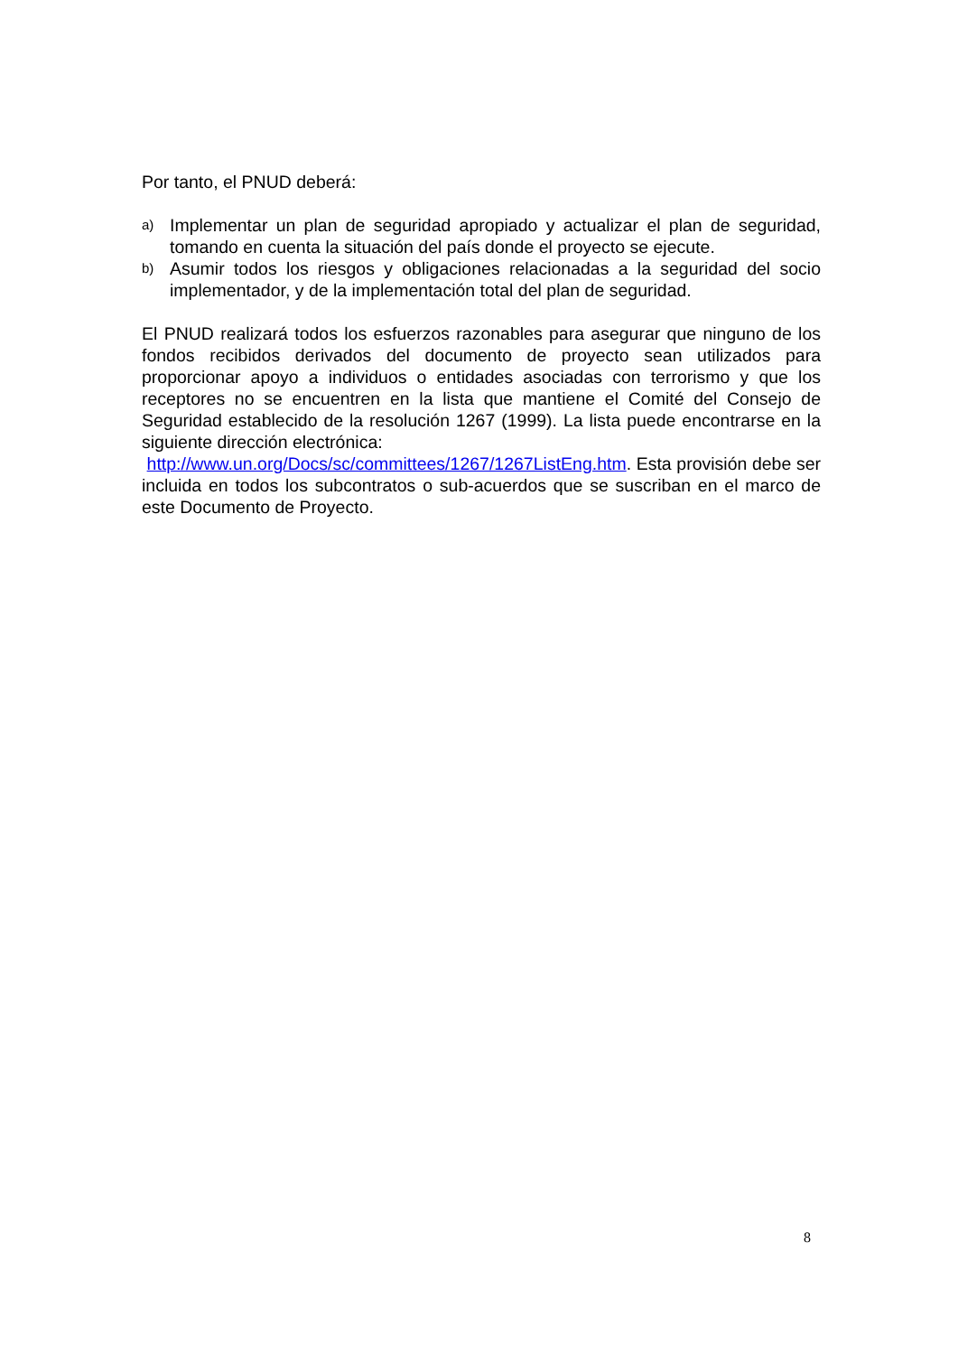Por tanto, el PNUD deberá:
a) Implementar un plan de seguridad apropiado y actualizar el plan de seguridad, tomando en cuenta la situación del país donde el proyecto se ejecute.
b) Asumir todos los riesgos y obligaciones relacionadas a la seguridad del socio implementador, y de la implementación total del plan de seguridad.
El PNUD realizará todos los esfuerzos razonables para asegurar que ninguno de los fondos recibidos derivados del documento de proyecto sean utilizados para proporcionar apoyo a individuos o entidades asociadas con terrorismo y que los receptores no se encuentren en la lista que mantiene el Comité del Consejo de Seguridad establecido de la resolución 1267 (1999). La lista puede encontrarse en la siguiente dirección electrónica:
http://www.un.org/Docs/sc/committees/1267/1267ListEng.htm. Esta provisión debe ser incluida en todos los subcontratos o sub-acuerdos que se suscriban en el marco de este Documento de Proyecto.
8